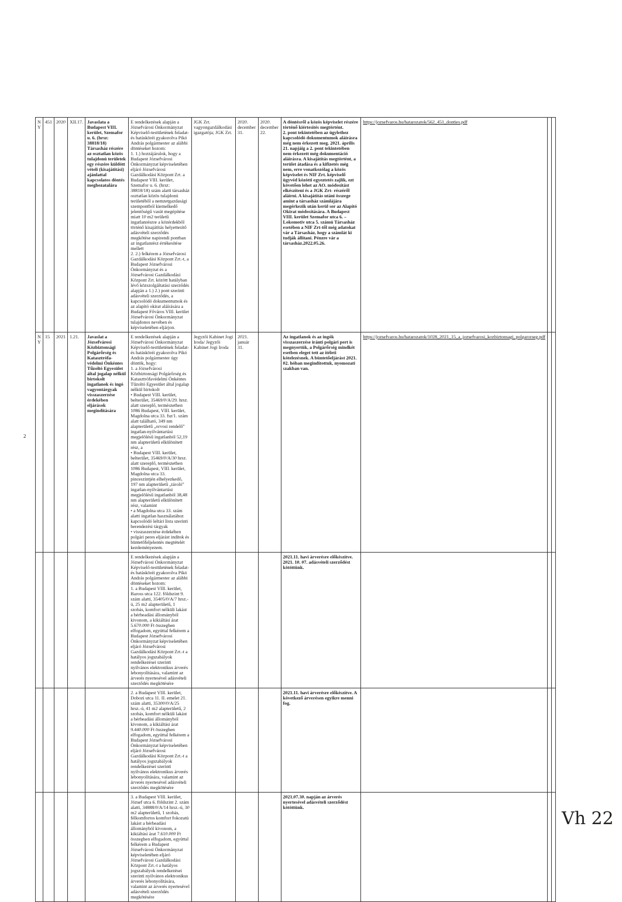| N Y | 451 | 2020 | XII.17. | Javaslata a Budapest VIII. kerület, Szemafor u. 6. (hrsz: 38818/18) Társasház részére az osztatlan közös tulajdonú területek egy részére küldött vételi (kisajátítási) ajánlattal kapcsolatos döntés meghozatalára | E rendelkezések alapján a Józsefvárosi Önkormányzat Képviselő-testületének feladat- és hatásköréi gyakorolva Pikó András polgármester az alábbi döntéseket hozom: 1. 1.) hozzájárulok, hogy a Budapest Józsefvárosi Önkormányzat képviseletében eljáró Józsefvárosi Gazdálkodási Központ Zrt. a Budapest VIII. kerület, Szemafor u. 6. (hrsz: 38818/18) szám alatti társasház osztatlan közös tulajdonú területéből a nemzetgazdasági szempontból kiemelkedő jelentőségű vasút megépítése miatt 10 m2 területű ingatlanrészre a közérdekből történő kisajátítás helyettesítő adásvételi szerződés megkötése napirendi pontban az ingatlanrész értékesítése mellett 2. 2.) felkérem a Józsefvárosi Gazdálkodási Központ Zrt.-t, a Budapest Józsefvárosi Önkormányzat és a Józsefvárosi Gazdálkodási Központ Zrt. között hatályban lévő közszolgáltatási szerződés alapján a 1.) 2.) pont szerinti adásvételi szerződés, a kapcsolódó dokumentumok és az alapító okirat aláírására a Budapest Főváros VIII. kerület Józsefvárosi Önkormányzat tulajdonos nevében és képviseletében eljárjon. | JGK Zrt. vagyongazdálkodási igazgatója; JGK Zrt. | 2020. december 31. | 2020. december 22. | A döntésről a közös képviselet részére történő kiértesítés megtörtént. 2. pont tekintetében az ügylethez kapcsolódó dokumentumok aláírásra még nem érkezett meg. 2021. április 21. napjáig a 2. pont tekintetében nem érkezett még dokumentáció aláírásra. A kisajátítás megtörtént, a terület átadása és a kifizetés még nem, erre vonatkozólag a közös képviselet és NIF Zrt. képviselő ügyvéd közötti egyeztetés zajlik, ezt követően lehet az AO. módosítást elkészíteni és a JGK Zrt- részéről aláírni. A kisajátítás utáni összege amint a társasház számlájára megérkezik után kerül sor az Alapító Okirat módosítására. A Budapest VIII. kerület Szemafor utca 6. – Lokomotív utca 5. számú Társasház esetében a NIF Zrt-től még adatokat vár a Társasház, hogy a számlát ki tudják állítani. Pénzre vár a társasház.2022.05.26. | https://jozsefvaros.hu/hatarozatok/562_451_donties.pdf | | |
| N Y | 15 | 2021 | 1.21. | Javaslat a Józsefvárosi Közbiztonsági Polgárőrség és Katasztrófa-védelmi Önkéntes Tűzoltó Egyesület által jogalap nélkül birtokolt ingatlanok és ingó vagyontárgyak visszaszerzése érdekében eljárások megindítására | E rendelkezések alapján a Józsefvárosi Önkormányzat Képviselő-testületének feladat- és hatásköréi gyakorolva Pikó András polgármester úgy döntök, hogy: 1. a Józsefvárosi Közbiztonsági Polgárőrség és Katasztrófavédelmi Önkéntes Tűzoltó Egyesület által jogalap nélkül birtokolt • Budapest VIII. kerület, belterület, 35469/0/A/29. hrsz. alatt szereplő, természetben 1086 Budapest, VIII. kerület, Magdolna utca 33. fsz/1. szám alatt található, 349 nm alapterületű „orvosi rendelő" ingatlan-nyilvántartási megjelölésű ingatlanból 52,19 nm alapterületű elkülönített rész, a • Budapest VIII. kerület, belterület, 35469/0/A/30 hrsz. alatt szereplő, természetben 1086 Budapest, VIII. kerület, Magdolna utca 33. pinceszintjén elhelyezkedő, 197 nm alapterületű „tároló" ingatlan-nyilvántartási megjelölésű ingatlanból 38,48 nm alapterületű elkülönített rész, valamint • a Magdolna utca 33. szám alatti ingatlan használatához kapcsolódó leltári lista szerinti berendezési tárgyak • visszaszerzése érdekében polgári peres eljárást indítok és büntetőfeljelentés megtételét kezdeményezem. | Jegyzői Kabinet Jogi Iroda/ Jegyzői Kabinet Jogi Iroda | 2021. január 31. | | Az ingatlanok és az ingók visszaszerzése iránti polgári pert is megnyertük, a Polgárőrség mindkét esetben eleget tett az ítéleti kötelezésnek. A büntetőeljárást 2021. 02. hóban megindítottuk, nyomozati szakban van. | https://jozsefvaros.hu/hatarozatok/1028_2021_15_a_jozsefvarosi_kozbiztonsagi_polgarorseg.pdf | | |
| | | | | | E rendelkezések alapján a Józsefvárosi Önkormányzat Képviselő-testületének feladat- és hatásköréi gyakorolva Pikó András polgármester az alábbi döntéseket hozom: 1. a Budapest VIII. kerület, Baross utca 122. földszint 9. szám alatti, 35405/0/A/7 hrsz.-ú, 25 m2 alapterületű, 1 szobás, komfort nélküli lakást a bérbeadási állományból kivonom, a kikiáltási árat 5.670.000 Ft összegben elfogadom, egyúttal felkérem a Budapest Józsefvárosi Önkormányzat képviseletében eljáró Józsefvárosi Gazdálkodási Központ Zrt.-t a hatályos jogszabályok rendelkezései szerinti nyilvános elektronikus árverés lebonyolítására, valamint az árverés nyertesével adásvételi szerződés megkötésére | | | | 2021.11. havi árverésre előkészítve. 2021. 10. 07. adásvételi szerződést kötöttünk. | | | |
| | | | | | 2. a Budapest VIII. kerület, Dobozi utca 11. II. emelet 21. szám alatti, 35300/0/A/25 hrsz.-ú, 41 m2 alapterületű, 2 szobás, komfort nélküli lakást a bérbeadási állományból kivonom, a kikiáltási árat 9.440.000 Ft összegben elfogadom, egyúttal felkérem a Budapest Józsefvárosi Önkormányzat képviseletében eljáró Józsefvárosi Gazdálkodási Központ Zrt.-t a hatályos jogszabályok rendelkezései szerinti nyilvános elektronikus árverés lebonyolítására, valamint az árverés nyertesével adásvételi szerződés megkötésére | | | | 2021.11. havi árverésre előkészítve. A következő árverésen egyikre menni fog. | | | |
| | | | | | 3. a Budapest VIII. kerület, József utca 6. földszint 2. szám alatti, 34888/0/A/14 hrsz.-ú, 30 m2 alapterületű, 1 szobás, félkomfortos komfort fokozatú lakást a bérbeadási állományból kivonom, a kikiáltási árat 7.610.000 Ft összegben elfogadom, egyúttal felkérem a Budapest Józsefvárosi Önkormányzat képviseletében eljáró Józsefvárosi Gazdálkodási Központ Zrt.-t a hatályos jogszabályok rendelkezései szerinti nyilvános elektronikus árverés lebonyolítására, valamint az árverés nyertesével adásvételi szerződés megkötésére | | | | 2021.07.30. napján az árverés nyertesével adásvételi szerződést kötöttünk. | | | |
2
Vh 22